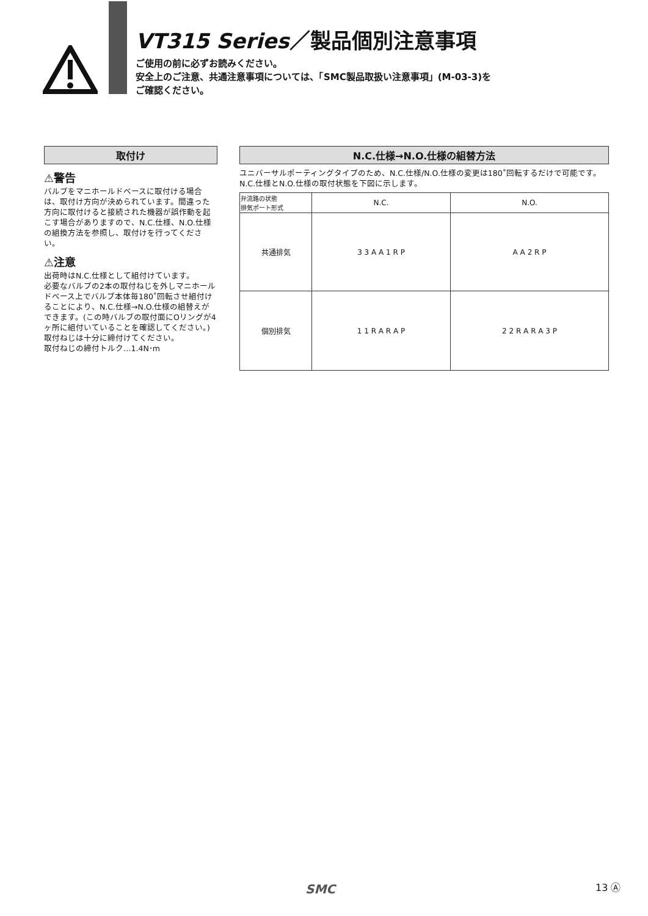VT315 Series／製品個別注意事項
ご使用の前に必ずお読みください。
安全上のご注意、共通注意事項については、「SMC製品取扱い注意事項」(M-03-3)を
ご確認ください。
取付け
⚠警告
バルブをマニホールドベースに取付ける場合は、取付け方向が決められています。間違った方向に取付けると接続された機器が誤作動を起こす場合がありますので、N.C.仕様、N.O.仕様の組換方法を参照し、取付けを行ってください。
⚠注意
出荷時はN.C.仕様として組付けています。
必要なバルブの2本の取付ねじを外しマニホールドベース上でバルブ本体毎180˚回転させ組付けることにより、N.C.仕様→N.O.仕様の組替えができます。(この時バルブの取付面にOリングが4ヶ所に組付いていることを確認してください。)取付ねじは十分に締付けてください。
取付ねじの締付トルク…1.4N･m
N.C.仕様→N.O.仕様の組替方法
ユニバーサルポーティングタイプのため、N.C.仕様/N.O.仕様の変更は180˚回転するだけで可能です。
N.C.仕様とN.O.仕様の取付状態を下図に示します。
| 弁流路の状態 排気ポート形式 | N.C. | N.O. |
| --- | --- | --- |
| 共通排気 | 3 3 A A 1 R P | A A 2 R P |
| 個別排気 | 1 1 R A R A P | 2 2 R A R A 3 P |
SMC 13 Ⓐ